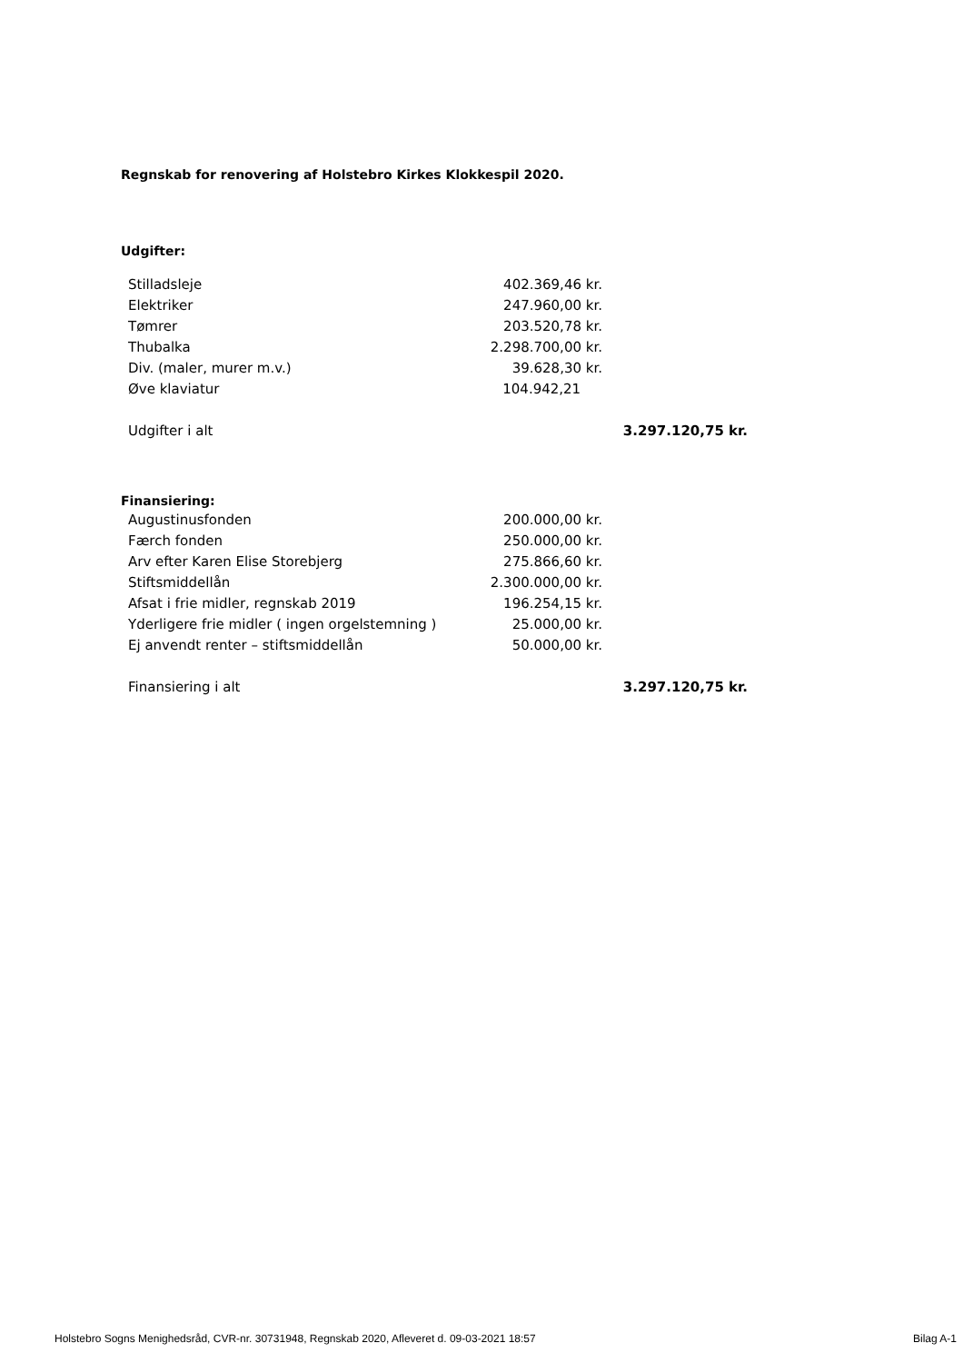Regnskab for renovering af Holstebro Kirkes Klokkespil 2020.
Udgifter:
| Stilladsleje | 402.369,46 kr. | |
| Elektriker | 247.960,00 kr. | |
| Tømrer | 203.520,78 kr. | |
| Thubalka | 2.298.700,00 kr. | |
| Div. (maler, murer m.v.) | 39.628,30 kr. | |
| Øve klaviatur | 104.942,21 | |
| Udgifter i alt | | 3.297.120,75 kr. |
Finansiering:
| Augustinusfonden | 200.000,00 kr. | |
| Færch fonden | 250.000,00 kr. | |
| Arv efter Karen Elise Storebjerg | 275.866,60 kr. | |
| Stiftsmiddellån | 2.300.000,00 kr. | |
| Afsat i frie midler, regnskab 2019 | 196.254,15 kr. | |
| Yderligere frie midler ( ingen orgelstemning ) | 25.000,00 kr. | |
| Ej anvendt renter – stiftsmiddellån | 50.000,00 kr. | |
| Finansiering i alt | | 3.297.120,75 kr. |
Holstebro Sogns Menighedsråd, CVR-nr. 30731948, Regnskab 2020, Afleveret d. 09-03-2021 18:57 Bilag A-1